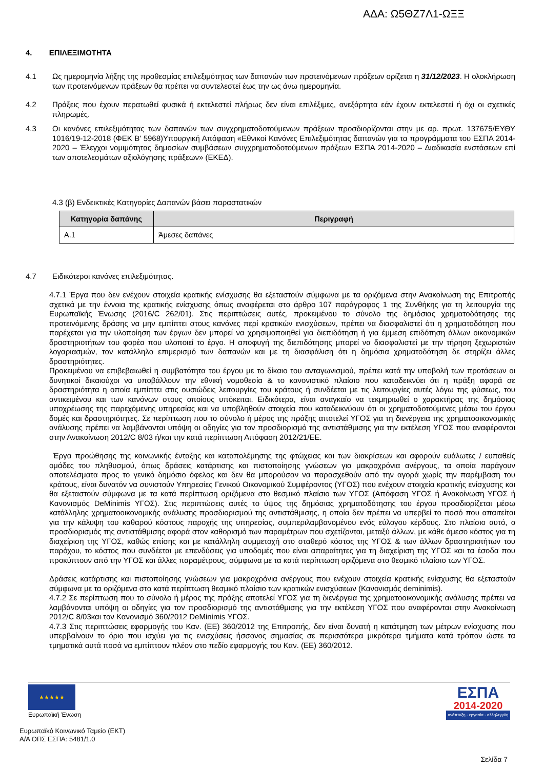ΑΔΑ: Ω5ΘΖ7Λ1-ΩΞΞ
4. ΕΠΙΛΕΞΙΜΟΤΗΤΑ
4.1 Ως ημερομηνία λήξης της προθεσμίας επιλεξιμότητας των δαπανών των προτεινόμενων πράξεων ορίζεται η 31/12/2023. Η ολοκλήρωση των προτεινόμενων πράξεων θα πρέπει να συντελεστεί έως την ως άνω ημερομηνία.
4.2 Πράξεις που έχουν περατωθεί φυσικά ή εκτελεστεί πλήρως δεν είναι επιλέξιμες, ανεξάρτητα εάν έχουν εκτελεστεί ή όχι οι σχετικές πληρωμές.
4.3 Οι κανόνες επιλεξιμότητας των δαπανών των συγχρηματοδοτούμενων πράξεων προσδιορίζονται στην με αρ. πρωτ. 137675/ΕΥΘΥ 1016/19-12-2018 (ΦΕΚ Β' 5968)Υπουργική Απόφαση «Εθνικοί Κανόνες Επιλεξιμότητας δαπανών για τα προγράμματα του ΕΣΠΑ 2014-2020 – Έλεγχοι νομιμότητας δημοσίων συμβάσεων συγχρηματοδοτούμενων πράξεων ΕΣΠΑ 2014-2020 – Διαδικασία ενστάσεων επί των αποτελεσμάτων αξιολόγησης πράξεων» (ΕΚΕΔ).
4.3 (β) Ενδεικτικές Κατηγορίες Δαπανών βάσει παραστατικών
| Κατηγορία δαπάνης | Περιγραφή |
| --- | --- |
| Α.1 | Άμεσες δαπάνες |
4.7 Ειδικότεροι κανόνες επιλεξιμότητας.
4.7.1 Έργα που δεν ενέχουν στοιχεία κρατικής ενίσχυσης θα εξεταστούν σύμφωνα με τα οριζόμενα στην Ανακοίνωση της Επιτροπής σχετικά με την έννοια της κρατικής ενίσχυσης όπως αναφέρεται στο άρθρο 107 παράγραφος 1 της Συνθήκης για τη λειτουργία της Ευρωπαϊκής Ένωσης (2016/C 262/01). Στις περιπτώσεις αυτές, προκειμένου το σύνολο της δημόσιας χρηματοδότησης της προτεινόμενης δράσης να μην εμπίπτει στους κανόνες περί κρατικών ενισχύσεων, πρέπει να διασφαλιστεί ότι η χρηματοδότηση που παρέχεται για την υλοποίηση των έργων δεν μπορεί να χρησιμοποιηθεί για διεπιδότηση ή για έμμεση επιδότηση άλλων οικονομικών δραστηριοτήτων του φορέα που υλοποιεί το έργο. Η αποφυγή της διεπιδότησης μπορεί να διασφαλιστεί με την τήρηση ξεχωριστών λογαριασμών, τον κατάλληλο επιμερισμό των δαπανών και με τη διασφάλιση ότι η δημόσια χρηματοδότηση δε στηρίζει άλλες δραστηριότητες.
Προκειμένου να επιβεβαιωθεί η συμβατότητα του έργου με το δίκαιο του ανταγωνισμού, πρέπει κατά την υποβολή των προτάσεων οι δυνητικοί δικαιούχοι να υποβάλλουν την εθνική νομοθεσία & το κανονιστικό πλαίσιο που καταδεικνύει ότι η πράξη αφορά σε δραστηριότητα η οποία εμπίπτει στις ουσιώδεις λειτουργίες του κράτους ή συνδέεται με τις λειτουργίες αυτές λόγω της φύσεως, του αντικειμένου και των κανόνων στους οποίους υπόκειται. Ειδικότερα, είναι αναγκαίο να τεκμηριωθεί ο χαρακτήρας της δημόσιας υποχρέωσης της παρεχόμενης υπηρεσίας και να υποβληθούν στοιχεία που καταδεικνύουν ότι οι χρηματοδοτούμενες μέσω του έργου δομές και δραστηριότητες. Σε περίπτωση που το σύνολο ή μέρος της πράξης αποτελεί ΥΓΟΣ για τη διενέργεια της χρηματοοικονομικής ανάλυσης πρέπει να λαμβάνονται υπόψη οι οδηγίες για τον προσδιορισμό της αντιστάθμισης για την εκτέλεση ΥΓΟΣ που αναφέρονται στην Ανακοίνωση 2012/C 8/03 ή/και την κατά περίπτωση Απόφαση 2012/21/ΕΕ.
Έργα προώθησης της κοινωνικής ένταξης και καταπολέμησης της φτώχειας και των διακρίσεων και αφορούν ευάλωτες / ευπαθείς ομάδες του πληθυσμού, όπως δράσεις κατάρτισης και πιστοποίησης γνώσεων για μακροχρόνια ανέργους, τα οποία παράγουν αποτελέσματα προς το γενικό δημόσιο όφελος και δεν θα μπορούσαν να παρασχεθούν από την αγορά χωρίς την παρέμβαση του κράτους, είναι δυνατόν να συνιστούν Υπηρεσίες Γενικού Οικονομικού Συμφέροντος (ΥΓΟΣ) που ενέχουν στοιχεία κρατικής ενίσχυσης και θα εξεταστούν σύμφωνα με τα κατά περίπτωση οριζόμενα στο θεσμικό πλαίσιο των ΥΓΟΣ (Απόφαση ΥΓΟΣ ή Ανακοίνωση ΥΓΟΣ ή Κανονισμός DeMinimis ΥΓΟΣ). Στις περιπτώσεις αυτές το ύψος της δημόσιας χρηματοδότησης του έργου προσδιορίζεται μέσω κατάλληλης χρηματοοικονομικής ανάλυσης προσδιορισμού της αντιστάθμισης, η οποία δεν πρέπει να υπερβεί το ποσό που απαιτείται για την κάλυψη του καθαρού κόστους παροχής της υπηρεσίας, συμπεριλαμβανομένου ενός εύλογου κέρδους. Στο πλαίσιο αυτό, ο προσδιορισμός της αντιστάθμισης αφορά στον καθορισμό των παραμέτρων που σχετίζονται, μεταξύ άλλων, με κάθε άμεσο κόστος για τη διαχείριση της ΥΓΟΣ, καθώς επίσης και με κατάλληλη συμμετοχή στο σταθερό κόστος της ΥΓΟΣ & των άλλων δραστηριοτήτων του παρόχου, το κόστος που συνδέεται με επενδύσεις για υποδομές που είναι απαραίτητες για τη διαχείριση της ΥΓΟΣ και τα έσοδα που προκύπτουν από την ΥΓΟΣ και άλλες παραμέτρους, σύμφωνα με τα κατά περίπτωση οριζόμενα στο θεσμικό πλαίσιο των ΥΓΟΣ.
Δράσεις κατάρτισης και πιστοποίησης γνώσεων για μακροχρόνια ανέργους που ενέχουν στοιχεία κρατικής ενίσχυσης θα εξεταστούν σύμφωνα με τα οριζόμενα στο κατά περίπτωση θεσμικό πλαίσιο των κρατικών ενισχύσεων (Κανονισμός deminimis).
4.7.2 Σε περίπτωση που το σύνολο ή μέρος της πράξης αποτελεί ΥΓΟΣ για τη διενέργεια της χρηματοοικονομικής ανάλυσης πρέπει να λαμβάνονται υπόψη οι οδηγίες για τον προσδιορισμό της αντιστάθμισης για την εκτέλεση ΥΓΟΣ που αναφέρονται στην Ανακοίνωση 2012/C 8/03και τον Κανονισμό 360/2012 DeMinimis ΥΓΟΣ.
4.7.3 Στις περιπτώσεις εφαρμογής του Καν. (ΕΕ) 360/2012 της Επιτροπής, δεν είναι δυνατή η κατάτμηση των μέτρων ενίσχυσης που υπερβαίνουν το όριο που ισχύει για τις ενισχύσεις ήσσονος σημασίας σε περισσότερα μικρότερα τμήματα κατά τρόπον ώστε τα τμηματικά αυτά ποσά να εμπίπτουν πλέον στο πεδίο εφαρμογής του Καν. (ΕΕ) 360/2012.
★★★★★
Ευρωπαϊκή Ένωση
ΕΣΠΑ
2014-2020
ανάπτυξη - εργασία - αλληλεγγύη
Ευρωπαϊκό Κοινωνικό Ταμείο (ΕΚΤ)
Α/Α ΟΠΣ ΕΣΠΑ: 5481/1.0
Σελίδα 7